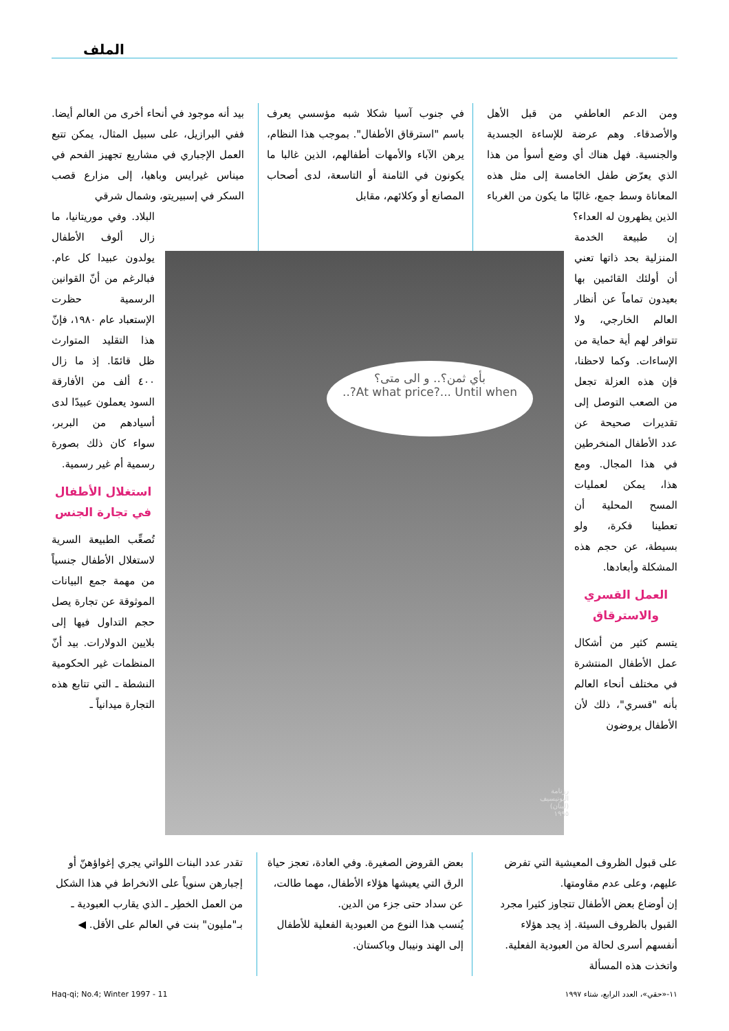الملف
ومن الدعم العاطفي من قبل الأهل والأصدقاء. وهم عرضة للإساءة الجسدية والجنسية. فهل هناك أي وضع أسوأ من هذا الذي يعرّض طفل الخامسة إلى مثل هذه المعاناة وسط جمع، غالبًا ما يكون من الغرباء الذين يظهرون له العداء؟
إن طبيعة الخدمة المنزلية بحد ذاتها تعني أن أولئك القائمين بها بعيدون تماماً عن أنظار العالم الخارجي، ولا تتوافر لهم أية حماية من الإساءات. وكما لاحظنا، فإن هذه العزلة تجعل من الصعب التوصل إلى تقديرات صحيحة عن عدد الأطفال المنخرطين في هذا المجال. ومع هذا، يمكن لعمليات المسح المحلية أن تعطينا فكرة، ولو بسيطة، عن حجم هذه المشكلة وأبعادها.
العمل القسري والاسترقاق
يتسم كثير من أشكال عمل الأطفال المنتشرة في مختلف أنحاء العالم بأنه "قسري"، ذلك لأن الأطفال يروضون
في جنوب آسيا شكلا شبه مؤسسي يعرف باسم "استرقاق الأطفال". بموجب هذا النظام، يرهن الآباء والأمهات أطفالهم، الذين غالبا ما يكونون في الثامنة أو التاسعة، لدى أصحاب المصانع أو وكلائهم، مقابل
بيد أنه موجود في أنحاء أخرى من العالم أيضا. ففي البرازيل، على سبيل المثال، يمكن تتبع العمل الإجباري في مشاريع تجهيز الفحم في ميناس غيرايس وباهيا، إلى مزارع قصب السكر في إسبيريتو، وشمال شرقي
البلاد. وفي موريتانيا، ما زال ألوف الأطفال يولدون عبيدا كل عام. فبالرغم من أنّ القوانين الرسمية حظرت الإستعباد عام ١٩٨٠، فإنّ هذا التقليد المتوارث ظل قائمًا. إذ ما زال ٤٠٠ ألف من الأفارقة السود يعملون عبيدًا لدى أسيادهم من البربر، سواء كان ذلك بصورة رسمية أم غير رسمية.
استغلال الأطفال في تجارة الجنس
تُصعِّب الطبيعة السرية لاستغلال الأطفال جنسياً من مهمة جمع البيانات الموثوقة عن تجارة يصل حجم التداول فيها إلى بلايين الدولارات. بيد أنّ المنظمات غير الحكومية النشطة ـ التي تتابع هذه التجارة ميدانياً ـ
بأي ثمن؟.. و الى متى؟
At what price?... Until when?..
رزنامة اليونيسيف (لبنان) ١٩٩٥
على قبول الظروف المعيشية التي تفرض عليهم، وعلى عدم مقاومتها.
إن أوضاع بعض الأطفال تتجاوز كثيرا مجرد القبول بالظروف السيئة. إذ يجد هؤلاء أنفسهم أسرى لحالة من العبودية الفعلية. واتخذت هذه المسألة
بعض القروض الصغيرة. وفي العادة، تعجز حياة الرق التي يعيشها هؤلاء الأطفال، مهما طالت، عن سداد حتى جزء من الدين.
يُنسب هذا النوع من العبودية الفعلية للأطفال إلى الهند ونيبال وباكستان.
تقدر عدد البنات اللواتي يجري إغواؤهنّ أو إجبارهن سنوياً على الانخراط في هذا الشكل من العمل الخطِر ـ الذي يقارب العبودية ـ بـ"مليون" بنت في العالم على الأقل. ◀
١١-«حقي»، العدد الرابع، شتاء ١٩٩٧ 11 - Haq-qi; No.4; Winter 1997